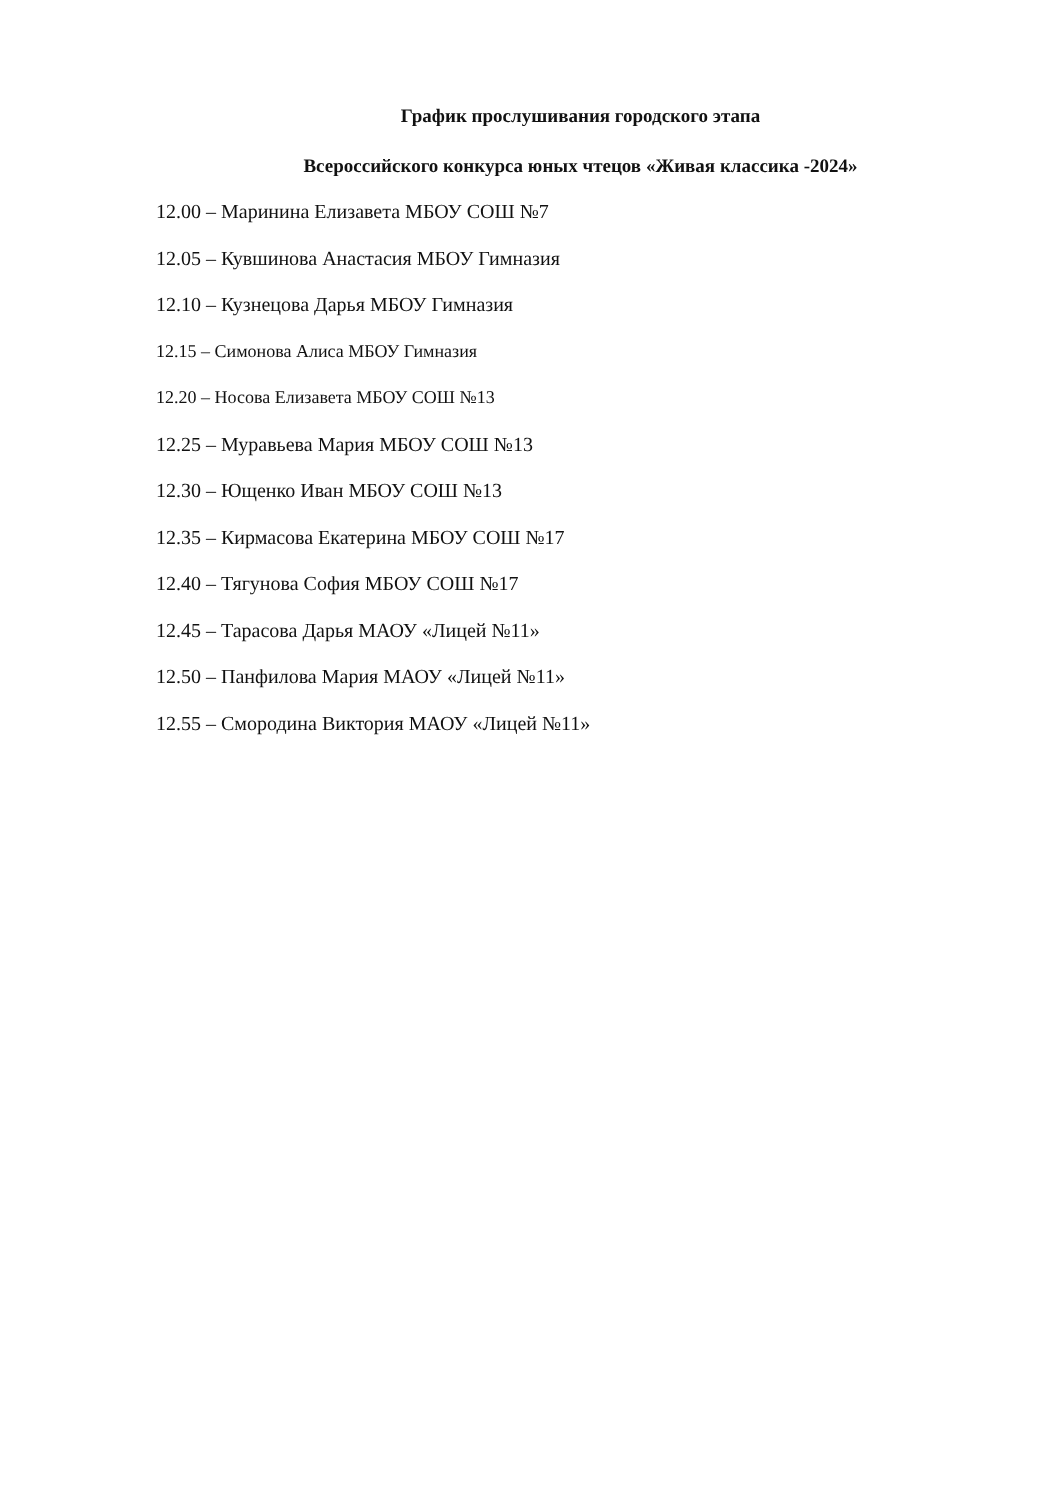График прослушивания городского этапа
Всероссийского конкурса юных чтецов «Живая классика -2024»
12.00 – Маринина Елизавета МБОУ СОШ №7
12.05 – Кувшинова Анастасия МБОУ Гимназия
12.10 – Кузнецова Дарья МБОУ Гимназия
12.15 – Симонова Алиса МБОУ Гимназия
12.20 – Носова Елизавета МБОУ СОШ №13
12.25 – Муравьева Мария МБОУ СОШ №13
12.30 – Ющенко Иван МБОУ СОШ №13
12.35 – Кирмасова Екатерина МБОУ СОШ №17
12.40 – Тягунова София МБОУ СОШ №17
12.45 – Тарасова Дарья МАОУ «Лицей №11»
12.50 – Панфилова Мария МАОУ «Лицей №11»
12.55 – Смородина Виктория МАОУ «Лицей №11»